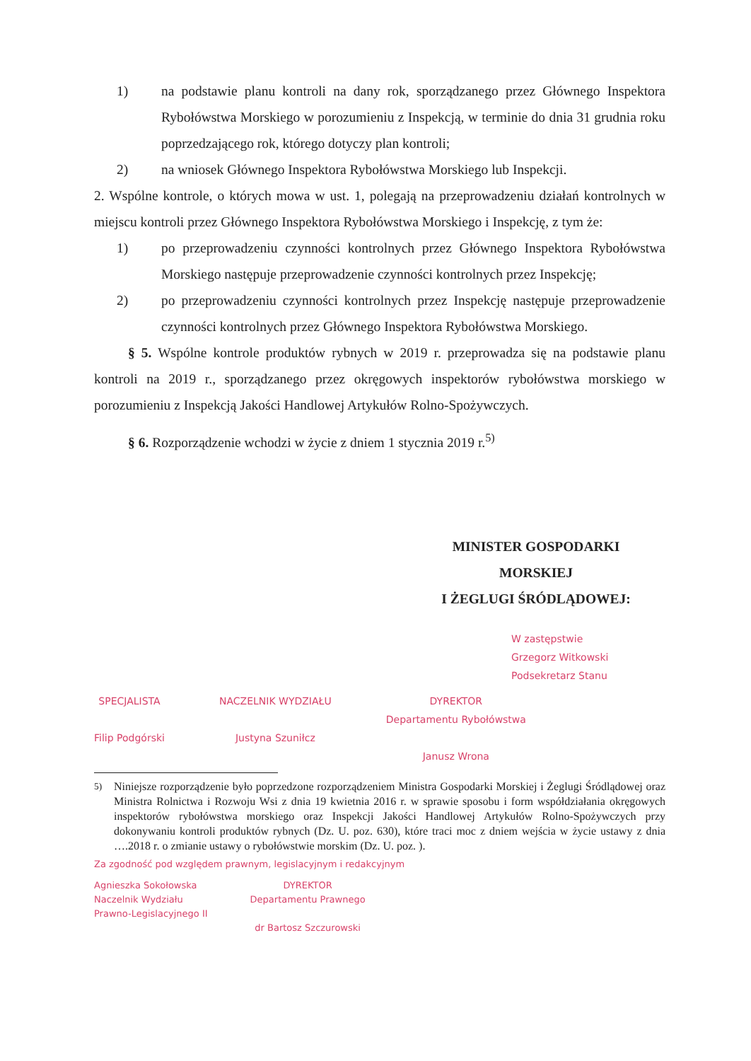1) na podstawie planu kontroli na dany rok, sporządzanego przez Głównego Inspektora Rybołówstwa Morskiego w porozumieniu z Inspekcją, w terminie do dnia 31 grudnia roku poprzedzającego rok, którego dotyczy plan kontroli;
2) na wniosek Głównego Inspektora Rybołówstwa Morskiego lub Inspekcji.
2. Wspólne kontrole, o których mowa w ust. 1, polegają na przeprowadzeniu działań kontrolnych w miejscu kontroli przez Głównego Inspektora Rybołówstwa Morskiego i Inspekcję, z tym że:
1) po przeprowadzeniu czynności kontrolnych przez Głównego Inspektora Rybołówstwa Morskiego następuje przeprowadzenie czynności kontrolnych przez Inspekcję;
2) po przeprowadzeniu czynności kontrolnych przez Inspekcję następuje przeprowadzenie czynności kontrolnych przez Głównego Inspektora Rybołówstwa Morskiego.
§ 5. Wspólne kontrole produktów rybnych w 2019 r. przeprowadza się na podstawie planu kontroli na 2019 r., sporządzanego przez okręgowych inspektorów rybołówstwa morskiego w porozumieniu z Inspekcją Jakości Handlowej Artykułów Rolno-Spożywczych.
§ 6. Rozporządzenie wchodzi w życie z dniem 1 stycznia 2019 r.<sup>5)</sup>
MINISTER GOSPODARKI
MORSKIEJ
I ŻEGLUGI ŚRÓDLĄDOWEJ:
W zastępstwie
Grzegorz Witkowski
Podsekretarz Stanu
SPECJALISTA
Filip Podgórski
NACZELNIK WYDZIAŁU
Justyna Szuniłcz
DYREKTOR
Departamentu Rybołówstwa
Janusz Wrona
<sup>5)</sup> Niniejsze rozporządzenie było poprzedzone rozporządzeniem Ministra Gospodarki Morskiej i Żeglugi Śródlądowej oraz Ministra Rolnictwa i Rozwoju Wsi z dnia 19 kwietnia 2016 r. w sprawie sposobu i form współdziałania okręgowych inspektorów rybołówstwa morskiego oraz Inspekcji Jakości Handlowej Artykułów Rolno-Spożywczych przy dokonywaniu kontroli produktów rybnych (Dz. U. poz. 630), które traci moc z dniem wejścia w życie ustawy z dnia ….2018 r. o zmianie ustawy o rybołówstwie morskim (Dz. U. poz. ).
Za zgodność pod względem prawnym, legislacyjnym i redakcyjnym
Agnieszka Sokołowska
Naczelnik Wydziału
Prawno-Legislacyjnego II
DYREKTOR
Departamentu Prawnego
dr Bartosz Szczurowski